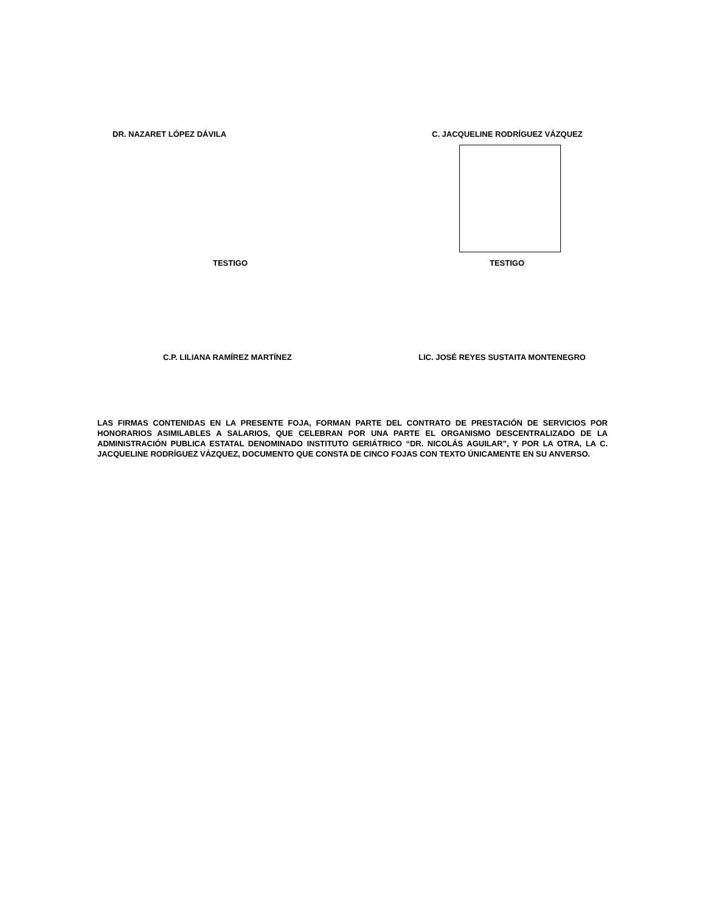DR. NAZARET LÓPEZ DÁVILA C. JACQUELINE RODRÍGUEZ VÁZQUEZ
TESTIGO TESTIGO
C.P. LILIANA RAMÍREZ MARTÍNEZ LIC. JOSÉ REYES SUSTAITA MONTENEGRO
LAS FIRMAS CONTENIDAS EN LA PRESENTE FOJA, FORMAN PARTE DEL CONTRATO DE PRESTACIÓN DE SERVICIOS POR HONORARIOS ASIMILABLES A SALARIOS, QUE CELEBRAN POR UNA PARTE EL ORGANISMO DESCENTRALIZADO DE LA ADMINISTRACIÓN PUBLICA ESTATAL DENOMINADO INSTITUTO GERIÁTRICO “DR. NICOLÁS AGUILAR”, Y POR LA OTRA, LA C. JACQUELINE RODRÍGUEZ VÁZQUEZ, DOCUMENTO QUE CONSTA DE CINCO FOJAS CON TEXTO ÚNICAMENTE EN SU ANVERSO.